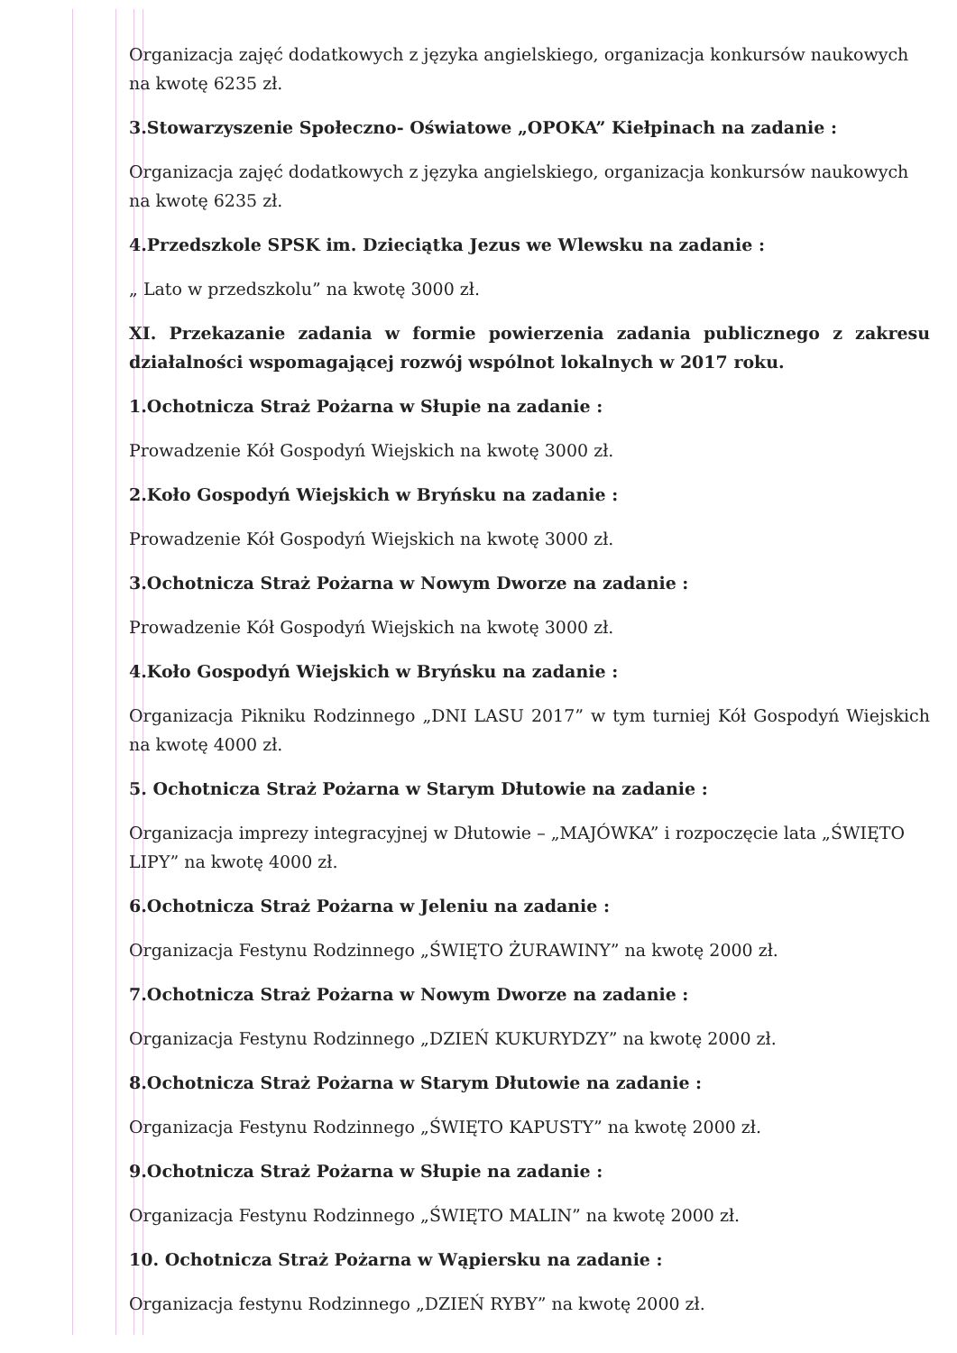Organizacja zajęć dodatkowych z języka angielskiego, organizacja konkursów naukowych na kwotę 6235 zł.
3.Stowarzyszenie Społeczno- Oświatowe „OPOKA” Kiełpinach na zadanie :
Organizacja zajęć dodatkowych z języka angielskiego, organizacja konkursów naukowych na kwotę 6235 zł.
4.Przedszkole SPSK im. Dzieciątka Jezus we Wlewsku na zadanie :
„ Lato w przedszkolu” na kwotę 3000 zł.
XI. Przekazanie zadania w formie powierzenia zadania publicznego z zakresu działalności wspomagającej rozwój wspólnot lokalnych w 2017 roku.
1.Ochotnicza Straż Pożarna w Słupie na zadanie :
Prowadzenie Kół Gospodyń Wiejskich na kwotę 3000 zł.
2.Koło Gospodyń Wiejskich w Bryńsku na zadanie :
Prowadzenie Kół Gospodyń Wiejskich na kwotę 3000 zł.
3.Ochotnicza Straż Pożarna w Nowym Dworze na zadanie :
Prowadzenie Kół Gospodyń Wiejskich na kwotę 3000 zł.
4.Koło Gospodyń Wiejskich w Bryńsku na zadanie :
Organizacja Pikniku Rodzinnego „DNI LASU 2017” w tym turniej Kół Gospodyń Wiejskich na kwotę 4000 zł.
5. Ochotnicza Straż Pożarna w Starym Dłutowie na zadanie :
Organizacja imprezy integracyjnej w Dłutowie – „MAJÓWKA” i rozpoczęcie lata „ŚWIĘTO LIPY” na kwotę 4000 zł.
6.Ochotnicza Straż Pożarna w Jeleniu na zadanie :
Organizacja Festynu Rodzinnego „ŚWIĘTO ŻURAWINY” na kwotę 2000 zł.
7.Ochotnicza Straż Pożarna w Nowym Dworze na zadanie :
Organizacja Festynu Rodzinnego „DZIEŃ KUKURYDZY” na kwotę 2000 zł.
8.Ochotnicza Straż Pożarna w Starym Dłutowie na zadanie :
Organizacja Festynu Rodzinnego „ŚWIĘTO KAPUSTY” na kwotę 2000 zł.
9.Ochotnicza Straż Pożarna w Słupie na zadanie :
Organizacja Festynu Rodzinnego „ŚWIĘTO MALIN” na kwotę 2000 zł.
10. Ochotnicza Straż Pożarna w Wąpiersku na zadanie :
Organizacja festynu Rodzinnego „DZIEŃ RYBY” na kwotę 2000 zł.